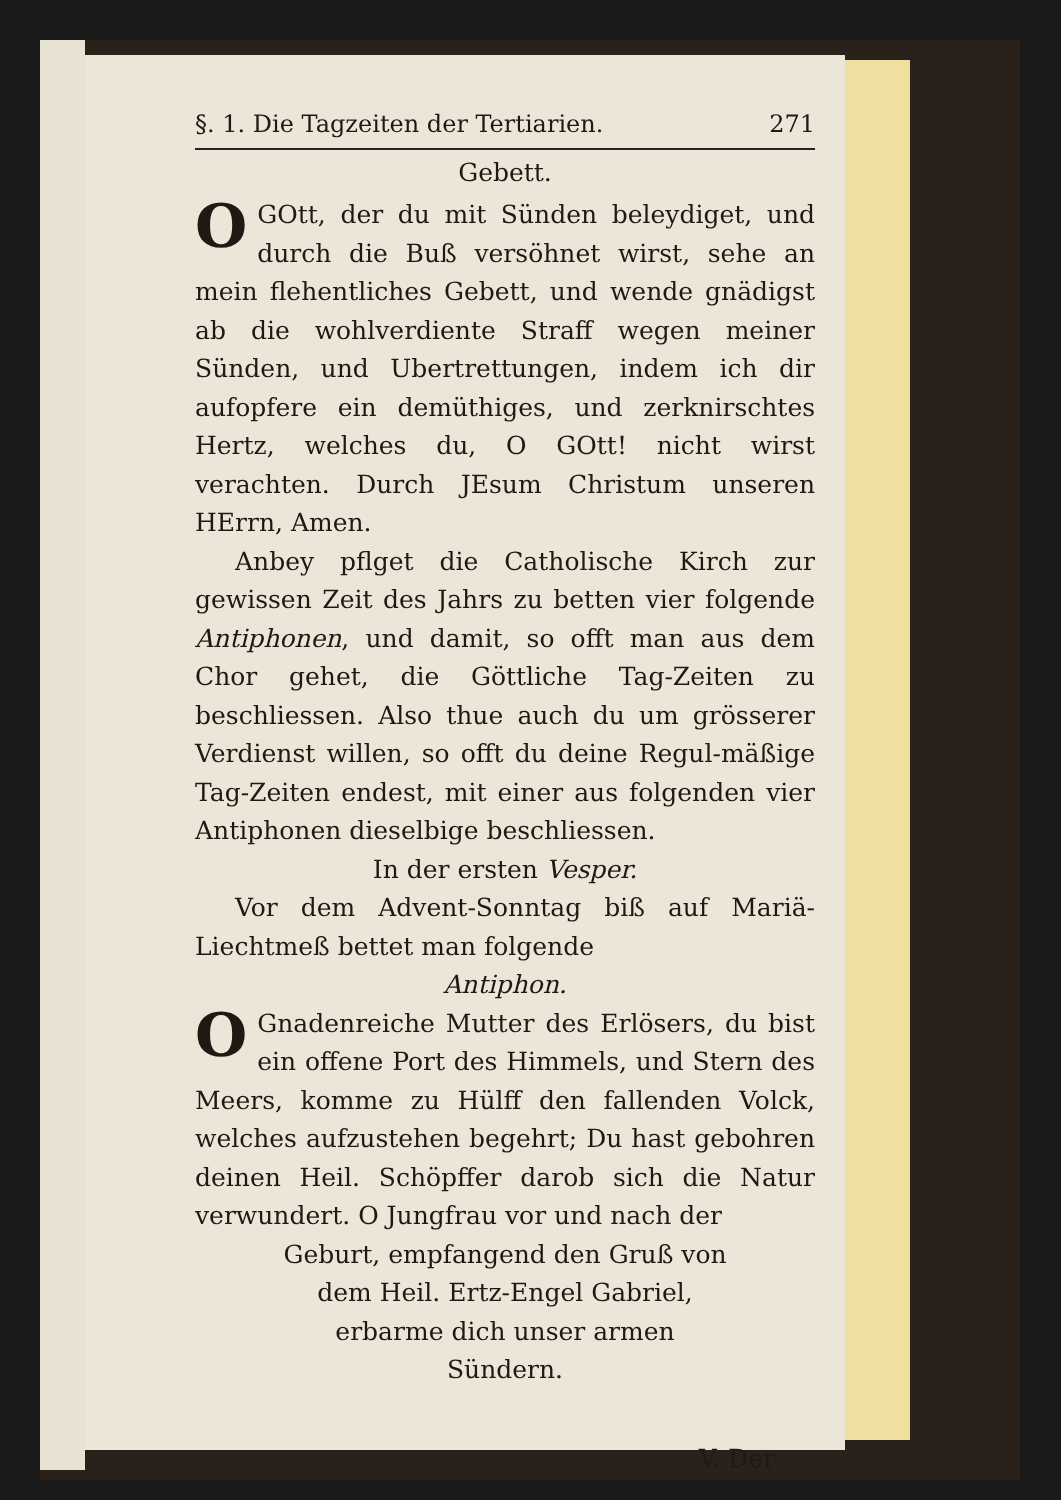§. 1. Die Tagzeiten der Tertiarien. 271
Gebett.
OGOtt, der du mit Sünden beleydiget, und durch die Buß versöhnet wirst, sehe an mein flehentliches Gebett, und wende gnädigst ab die wohlverdiente Straff wegen meiner Sünden, und Ubertrettungen, indem ich dir aufopfere ein demüthiges, und zerknirschtes Hertz, welches du, O GOtt! nicht wirst verachten. Durch JEsum Christum unseren HErrn, Amen.
Anbey pflget die Catholische Kirch zur gewissen Zeit des Jahrs zu betten vier folgende Antiphonen, und damit, so offt man aus dem Chor gehet, die Göttliche Tag-Zeiten zu beschliessen. Also thue auch du um grösserer Verdienst willen, so offt du deine Regul-mäßige Tag-Zeiten endest, mit einer aus folgenden vier Antiphonen dieselbige beschliessen.
In der ersten Vesper.
Vor dem Advent-Sonntag biß auf Mariä-Liechtmeß bettet man folgende
Antiphon.
OGnadenreiche Mutter des Erlösers, du bist ein offene Port des Himmels, und Stern des Meers, komme zu Hülff den fallenden Volck, welches aufzustehen begehrt; Du hast gebohren deinen Heil. Schöpffer darob sich die Natur verwundert. O Jungfrau vor und nach der
Geburt, empfangend den Gruß von
dem Heil. Ertz-Engel Gabriel,
erbarme dich unser armen
Sündern.
V. Der